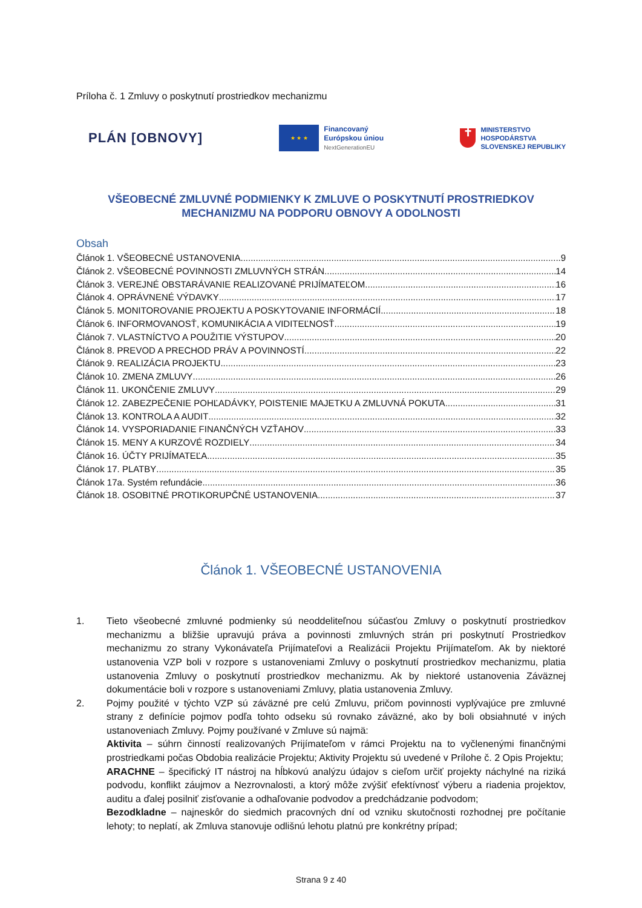Príloha č. 1 Zmluvy o poskytnutí prostriedkov mechanizmu
PLÁN [OBNOVY]
★ ★ ★
Financovaný
Európskou úniou
NextGenerationEU
✝
MINISTERSTVO
HOSPODÁRSTVA
SLOVENSKEJ REPUBLIKY
VŠEOBECNÉ ZMLUVNÉ PODMIENKY K ZMLUVE O POSKYTNUTÍ PROSTRIEDKOV MECHANIZMU NA PODPORU OBNOVY A ODOLNOSTI
Obsah
Článok 1. VŠEOBECNÉ USTANOVENIA 9
Článok 2. VŠEOBECNÉ POVINNOSTI ZMLUVNÝCH STRÁN 14
Článok 3. VEREJNÉ OBSTARÁVANIE REALIZOVANÉ PRIJÍMATEĽOM 16
Článok 4. OPRÁVNENÉ VÝDAVKY 17
Článok 5. MONITOROVANIE PROJEKTU A POSKYTOVANIE INFORMÁCIÍ 18
Článok 6. INFORMOVANOSŤ, KOMUNIKÁCIA A VIDITEĽNOSŤ 19
Článok 7. VLASTNÍCTVO A POUŽITIE VÝSTUPOV 20
Článok 8. PREVOD A PRECHOD PRÁV A POVINNOSTÍ 22
Článok 9. REALIZÁCIA PROJEKTU 23
Článok 10. ZMENA ZMLUVY 26
Článok 11. UKONČENIE ZMLUVY 29
Článok 12. ZABEZPEČENIE POHĽADÁVKY, POISTENIE MAJETKU A ZMLUVNÁ POKUTA 31
Článok 13. KONTROLA A AUDIT 32
Článok 14. VYSPORIADANIE FINANČNÝCH VZŤAHOV 33
Článok 15. MENY A KURZOVÉ ROZDIELY 34
Článok 16. ÚČTY PRIJÍMATEĽA 35
Článok 17. PLATBY 35
Článok 17a. Systém refundácie 36
Článok 18. OSOBITNÉ PROTIKORUPČNÉ USTANOVENIA 37
Článok 1. VŠEOBECNÉ USTANOVENIA
1. Tieto všeobecné zmluvné podmienky sú neoddeliteľnou súčasťou Zmluvy o poskytnutí prostriedkov mechanizmu a bližšie upravujú práva a povinnosti zmluvných strán pri poskytnutí Prostriedkov mechanizmu zo strany Vykonávateľa Prijímateľovi a Realizácii Projektu Prijímateľom. Ak by niektoré ustanovenia VZP boli v rozpore s ustanoveniami Zmluvy o poskytnutí prostriedkov mechanizmu, platia ustanovenia Zmluvy o poskytnutí prostriedkov mechanizmu. Ak by niektoré ustanovenia Záväznej dokumentácie boli v rozpore s ustanoveniami Zmluvy, platia ustanovenia Zmluvy.
2. Pojmy použité v týchto VZP sú záväzné pre celú Zmluvu, pričom povinnosti vyplývajúce pre zmluvné strany z definície pojmov podľa tohto odseku sú rovnako záväzné, ako by boli obsiahnuté v iných ustanoveniach Zmluvy. Pojmy používané v Zmluve sú najmä:
Aktivita – súhrn činností realizovaných Prijímateľom v rámci Projektu na to vyčlenenými finančnými prostriedkami počas Obdobia realizácie Projektu; Aktivity Projektu sú uvedené v Prílohe č. 2 Opis Projektu;
ARACHNE – špecifický IT nástroj na hĺbkovú analýzu údajov s cieľom určiť projekty náchylné na riziká podvodu, konflikt záujmov a Nezrovnalosti, a ktorý môže zvýšiť efektívnosť výberu a riadenia projektov, auditu a ďalej posilniť zisťovanie a odhaľovanie podvodov a predchádzanie podvodom;
Bezodkladne – najneskôr do siedmich pracovných dní od vzniku skutočnosti rozhodnej pre počítanie lehoty; to neplatí, ak Zmluva stanovuje odlišnú lehotu platnú pre konkrétny prípad;
Strana 9 z 40